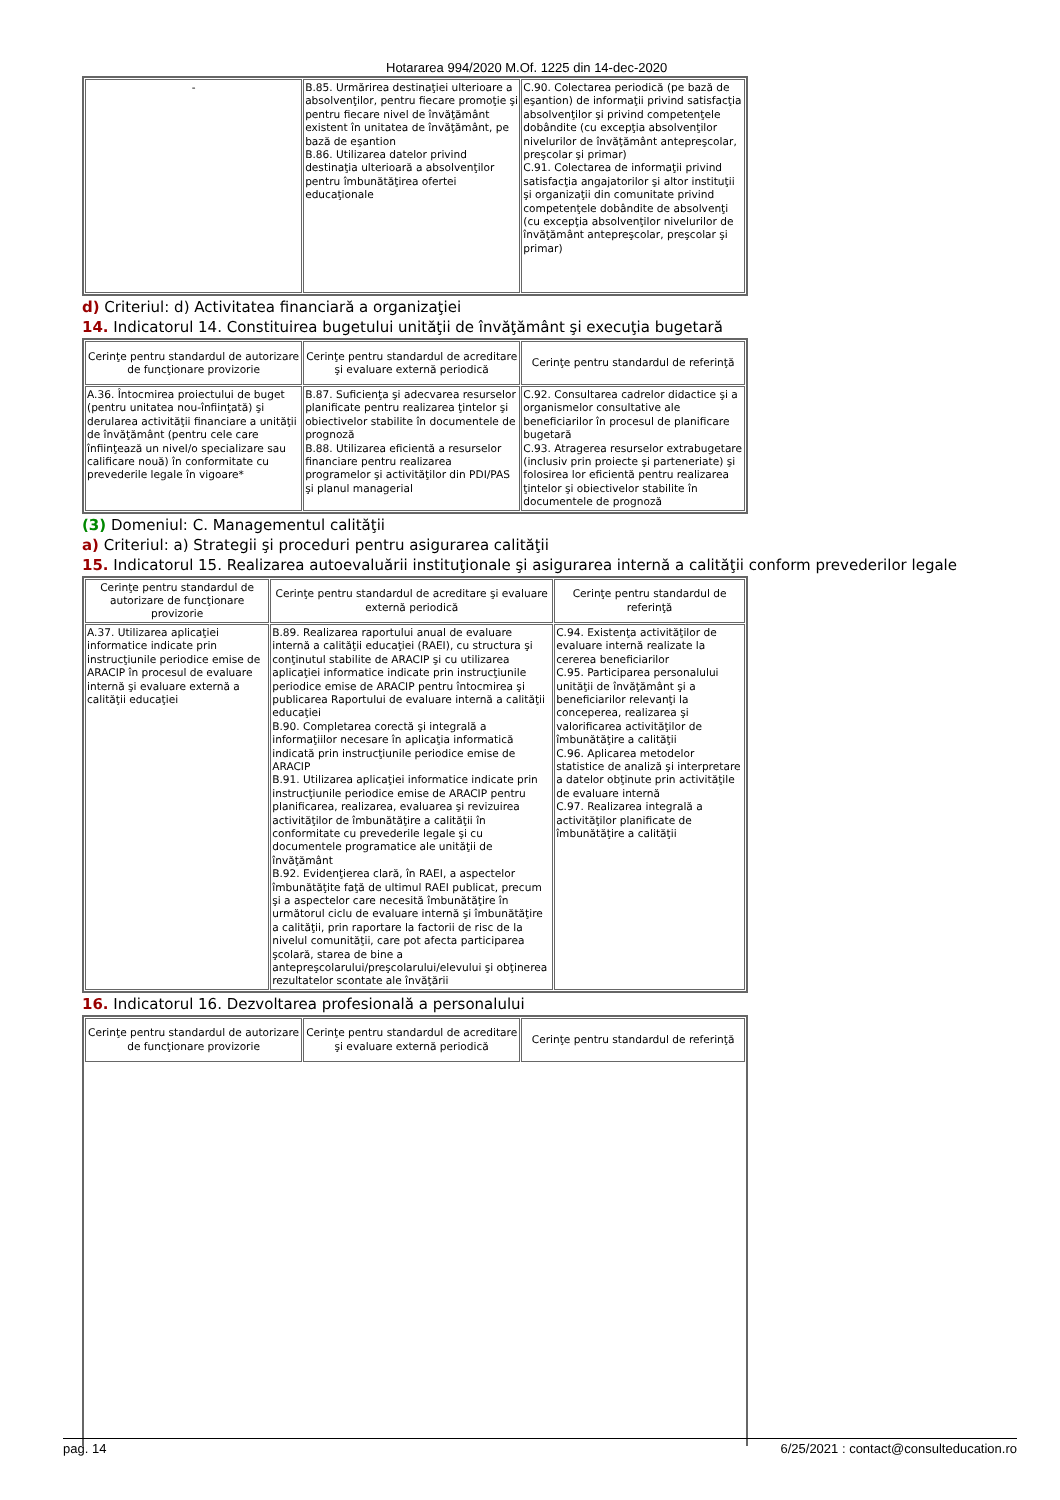Hotararea 994/2020 M.Of. 1225 din 14-dec-2020
| - | B.85. Urmărirea destinaţiei ulterioare a absolvenţilor, pentru fiecare promoţie şi pentru fiecare nivel de învăţământ existent în unitatea de învăţământ, pe bază de eşantion B.86. Utilizarea datelor privind destinaţia ulterioară a absolvenţilor pentru îmbunătăţirea ofertei educaţionale | C.90. Colectarea periodică (pe bază de eşantion) de informaţii privind satisfacţia absolvenţilor şi privind competenţele dobândite (cu excepţia absolvenţilor nivelurilor de învăţământ antepreşcolar, preşcolar şi primar) C.91. Colectarea de informaţii privind satisfacţia angajatorilor şi altor instituţii şi organizaţii din comunitate privind competenţele dobândite de absolvenţi (cu excepţia absolvenţilor nivelurilor de învăţământ antepreşcolar, preşcolar şi primar) |
d) Criteriul: d) Activitatea financiară a organizaţiei
14. Indicatorul 14. Constituirea bugetului unităţii de învăţământ şi execuţia bugetară
| Cerinţe pentru standardul de autorizare de funcţionare provizorie | Cerinţe pentru standardul de acreditare şi evaluare externă periodică | Cerinţe pentru standardul de referinţă |
| --- | --- | --- |
| A.36. Întocmirea proiectului de buget (pentru unitatea nou-înfiinţată) şi derularea activităţii financiare a unităţii de învăţământ (pentru cele care înfiinţează un nivel/o specializare sau calificare nouă) în conformitate cu prevederile legale în vigoare* | B.87. Suficienţa şi adecvarea resurselor planificate pentru realizarea ţintelor şi obiectivelor stabilite în documentele de prognoză B.88. Utilizarea eficientă a resurselor financiare pentru realizarea programelor şi activităţilor din PDI/PAS şi planul managerial | C.92. Consultarea cadrelor didactice şi a organismelor consultative ale beneficiarilor în procesul de planificare bugetară C.93. Atragerea resurselor extrabugetare (inclusiv prin proiecte şi parteneriate) şi folosirea lor eficientă pentru realizarea ţintelor şi obiectivelor stabilite în documentele de prognoză |
(3) Domeniul: C. Managementul calităţii
a) Criteriul: a) Strategii şi proceduri pentru asigurarea calităţii
15. Indicatorul 15. Realizarea autoevaluării instituţionale şi asigurarea internă a calităţii conform prevederilor legale
| Cerinţe pentru standardul de autorizare de funcţionare provizorie | Cerinţe pentru standardul de acreditare şi evaluare externă periodică | Cerinţe pentru standardul de referinţă |
| --- | --- | --- |
| A.37. Utilizarea aplicaţiei informatice indicate prin instrucţiunile periodice emise de ARACIP în procesul de evaluare internă şi evaluare externă a calităţii educaţiei | B.89. Realizarea raportului anual de evaluare internă a calităţii educaţiei (RAEI), cu structura şi conţinutul stabilite de ARACIP şi cu utilizarea aplicaţiei informatice indicate prin instrucţiunile periodice emise de ARACIP pentru întocmirea şi publicarea Raportului de evaluare internă a calităţii educaţiei B.90. Completarea corectă şi integrală a informaţiilor necesare în aplicaţia informatică indicată prin instrucţiunile periodice emise de ARACIP B.91. Utilizarea aplicaţiei informatice indicate prin instrucţiunile periodice emise de ARACIP pentru planificarea, realizarea, evaluarea şi revizuirea activităţilor de îmbunătăţire a calităţii în conformitate cu prevederile legale şi cu documentele programatice ale unităţii de învăţământ B.92. Evidenţierea clară, în RAEI, a aspectelor îmbunătăţite faţă de ultimul RAEI publicat, precum şi a aspectelor care necesită îmbunătăţire în următorul ciclu de evaluare internă şi îmbunătăţire a calităţii, prin raportare la factorii de risc de la nivelul comunităţii, care pot afecta participarea şcolară, starea de bine a antepreşcolarului/preşcolarului/elevului şi obţinerea rezultatelor scontate ale învăţării | C.94. Existenţa activităţilor de evaluare internă realizate la cererea beneficiarilor C.95. Participarea personalului unităţii de învăţământ şi a beneficiarilor relevanţi la conceperea, realizarea şi valorificarea activităţilor de îmbunătăţire a calităţii C.96. Aplicarea metodelor statistice de analiză şi interpretare a datelor obţinute prin activităţile de evaluare internă C.97. Realizarea integrală a activităţilor planificate de îmbunătăţire a calităţii |
16. Indicatorul 16. Dezvoltarea profesională a personalului
| Cerinţe pentru standardul de autorizare de funcţionare provizorie | Cerinţe pentru standardul de acreditare şi evaluare externă periodică | Cerinţe pentru standardul de referinţă |
| --- | --- | --- |
pag. 14 6/25/2021 : contact@consulteducation.ro